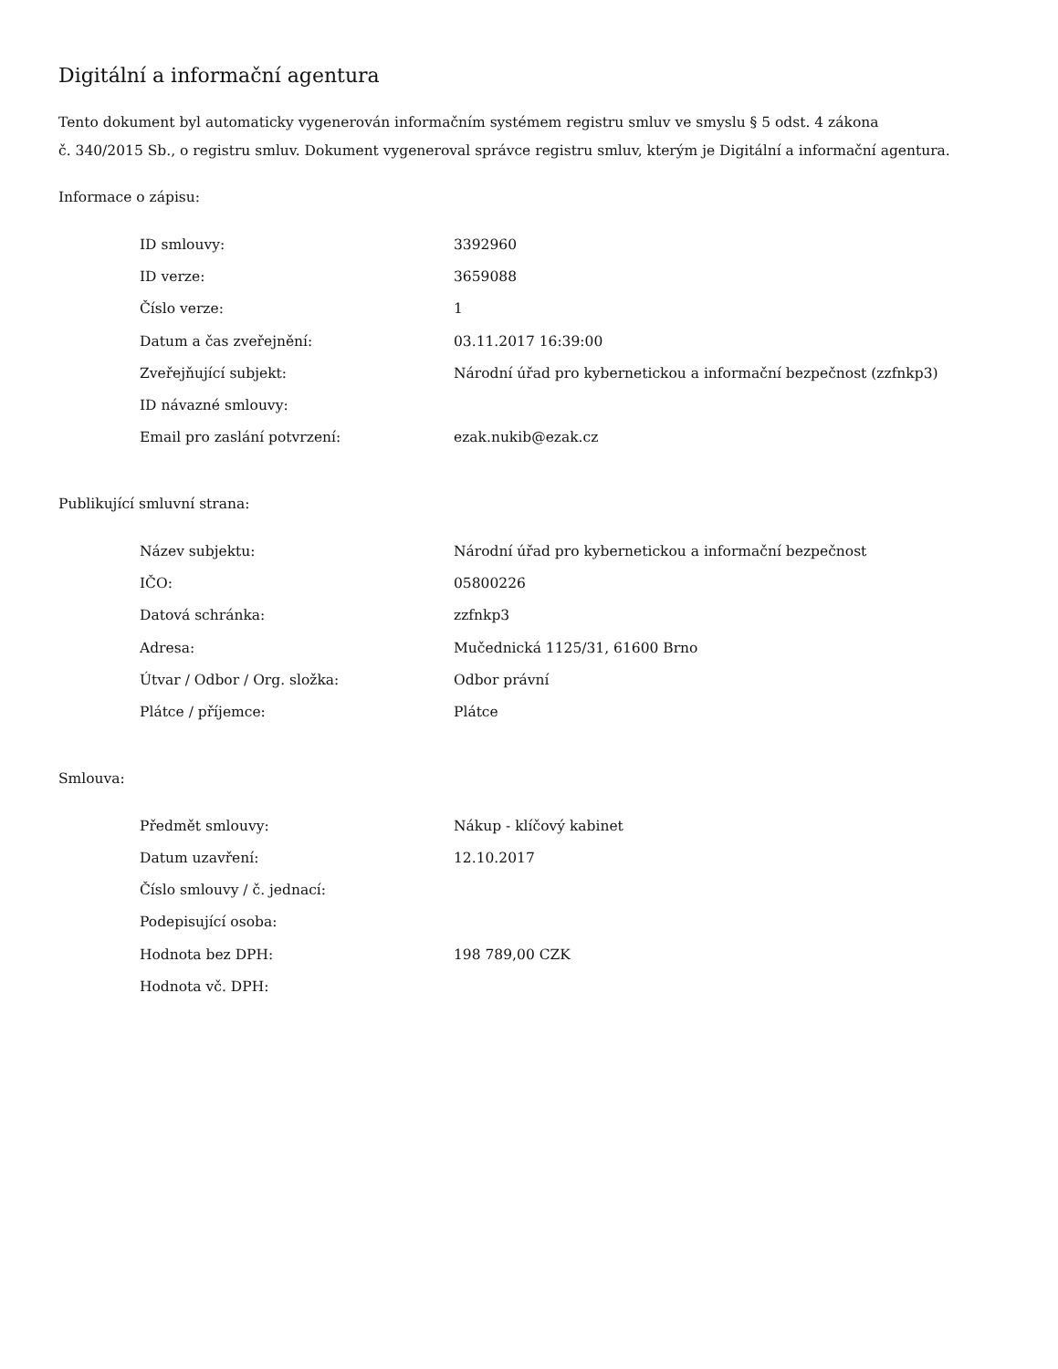Digitální a informační agentura
Tento dokument byl automaticky vygenerován informačním systémem registru smluv ve smyslu § 5 odst. 4 zákona
č. 340/2015 Sb., o registru smluv. Dokument vygeneroval správce registru smluv, kterým je Digitální a informační agentura.
Informace o zápisu:
| ID smlouvy: | 3392960 |
| ID verze: | 3659088 |
| Číslo verze: | 1 |
| Datum a čas zveřejnění: | 03.11.2017 16:39:00 |
| Zveřejňující subjekt: | Národní úřad pro kybernetickou a informační bezpečnost (zzfnkp3) |
| ID návazné smlouvy: | |
| Email pro zaslání potvrzení: | ezak.nukib@ezak.cz |
Publikující smluvní strana:
| Název subjektu: | Národní úřad pro kybernetickou a informační bezpečnost |
| IČO: | 05800226 |
| Datová schránka: | zzfnkp3 |
| Adresa: | Mučednická 1125/31, 61600 Brno |
| Útvar / Odbor / Org. složka: | Odbor právní |
| Plátce / příjemce: | Plátce |
Smlouva:
| Předmět smlouvy: | Nákup - klíčový kabinet |
| Datum uzavření: | 12.10.2017 |
| Číslo smlouvy / č. jednací: | |
| Podepisující osoba: | |
| Hodnota bez DPH: | 198 789,00 CZK |
| Hodnota vč. DPH: | |